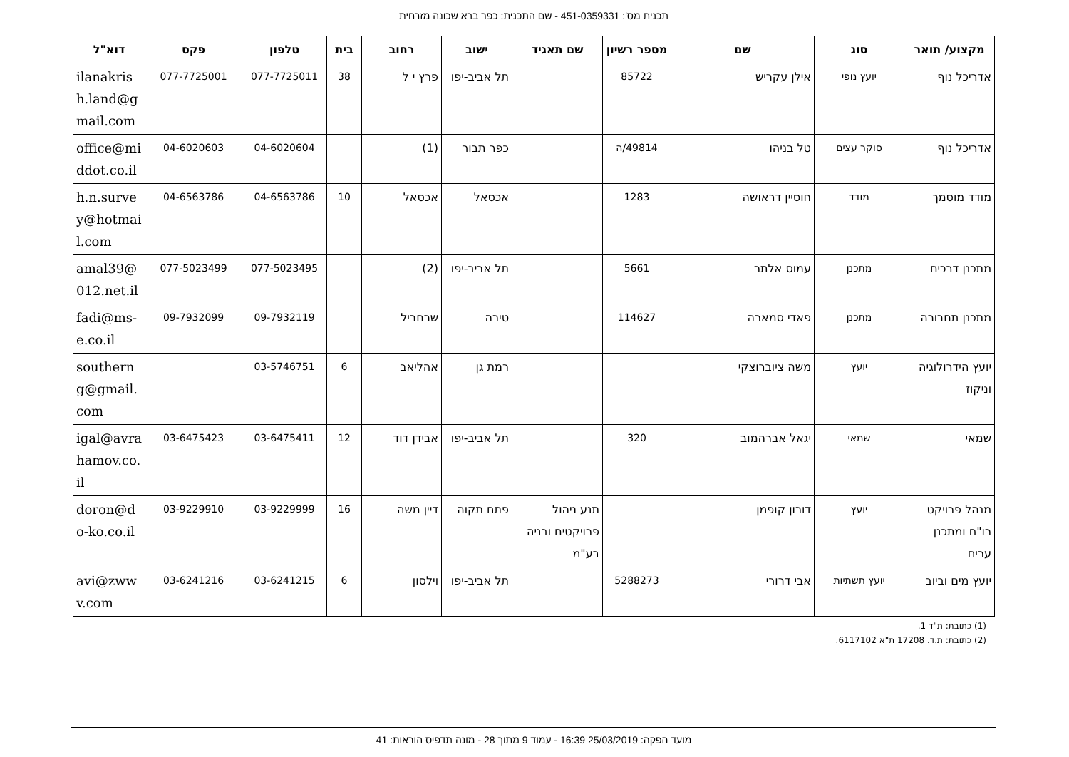תכנית מס': 451-0359331 - שם התכנית: כפר ברא שכונה מזרחית
| מקצוע/ תואר | סוג | שם | מספר רשיון | שם תאגיד | ישוב | רחוב | בית | טלפון | פקס | דוא"ל |
| --- | --- | --- | --- | --- | --- | --- | --- | --- | --- | --- |
| אדריכל נוף | יועץ נופי | אילן עקריש | 85722 | | תל אביב-יפו | פרץ י ל | 38 | 077-7725011 | 077-7725001 | ilanakrish.land@gmail.com |
| אדריכל נוף | סוקר עצים | טל בניהו | 49814/ה | | כפר תבור | (1) | | 04-6020604 | 04-6020603 | office@middot.co.il |
| מודד מוסמך | מודד | חוסיין דראושה | 1283 | | אכסאל | אכסאל | 10 | 04-6563786 | 04-6563786 | h.n.survey@hotmail.com |
| מתכנן דרכים | מתכנן | עמוס אלתר | 5661 | | תל אביב-יפו | (2) | | 077-5023495 | 077-5023499 | amal39@012.net.il |
| מתכנן תחבורה | מתכנן | פאדי סמארה | 114627 | | טירה | שרחביל | | 09-7932119 | 09-7932099 | fadi@ms-e.co.il |
| יועץ הידרולוגיה וניקוז | יועץ | משה ציוברוצקי | | | רמת גן | אהליאב | 6 | 03-5746751 | | southerng@gmail.com |
| שמאי | שמאי | יגאל אברהמוב | 320 | | תל אביב-יפו | אבידן דוד | 12 | 03-6475411 | 03-6475423 | igal@avrahamov.co.il |
| מנהל פרויקט רו"ח ומתכנן ערים | יועץ | דורון קופמן | | תנע ניהול פרויקטים ובניה בע"מ | פתח תקוה | דיין משה | 16 | 03-9229999 | 03-9229910 | doron@do-ko.co.il |
| יועץ מים וביוב | יועץ תשתיות | אבי דרורי | 5288273 | | תל אביב-יפו | וילסון | 6 | 03-6241215 | 03-6241216 | avi@zwwv.com |
(1) כתובת: ת"ד 1.
(2) כתובת: ת.ד. 17208 ת"א 6117102.
מועד הפקה: 25/03/2019 16:39 - עמוד 9 מתוך 28 - מונה תדפיס הוראות: 41